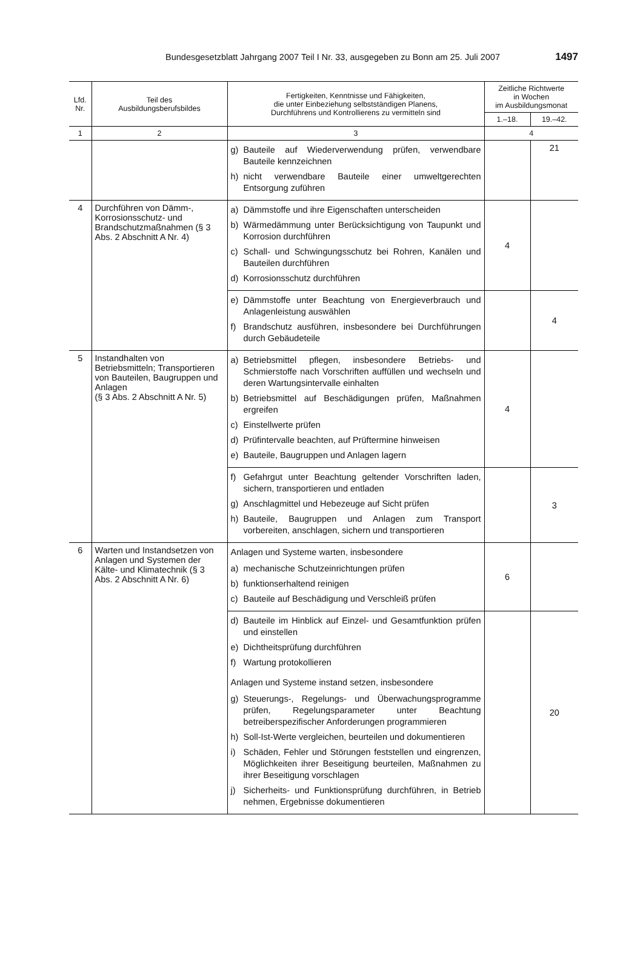Bundesgesetzblatt Jahrgang 2007 Teil I Nr. 33, ausgegeben zu Bonn am 25. Juli 2007
1497
| Lfd. Nr. | Teil des Ausbildungsberufsbildes | Fertigkeiten, Kenntnisse und Fähigkeiten, die unter Einbeziehung selbstständigen Planens, Durchführens und Kontrollierens zu vermitteln sind | Zeitliche Richtwerte in Wochen im Ausbildungsmonat | |
| --- | --- | --- | --- | --- |
| | | | 1.–18. | 19.–42. |
| 1 | 2 | 3 | 4 | |
| | | g) Bauteile auf Wiederverwendung prüfen, verwendbare Bauteile kennzeichnen h) nicht verwendbare Bauteile einer umweltgerechten Entsorgung zuführen | | 21 |
| 4 | Durchführen von Dämm-, Korrosionsschutz- und Brandschutzmaßnahmen (§ 3 Abs. 2 Abschnitt A Nr. 4) | a) Dämmstoffe und ihre Eigenschaften unterscheiden b) Wärmedämmung unter Berücksichtigung von Taupunkt und Korrosion durchführen c) Schall- und Schwingungsschutz bei Rohren, Kanälen und Bauteilen durchführen d) Korrosionsschutz durchführen | 4 | |
| | | e) Dämmstoffe unter Beachtung von Energieverbrauch und Anlagenleistung auswählen f) Brandschutz ausführen, insbesondere bei Durchführungen durch Gebäudeteile | | 4 |
| 5 | Instandhalten von Betriebsmitteln; Transportieren von Bauteilen, Baugruppen und Anlagen (§ 3 Abs. 2 Abschnitt A Nr. 5) | a) Betriebsmittel pflegen, insbesondere Betriebs- und Schmierstoffe nach Vorschriften auffüllen und wechseln und deren Wartungsintervalle einhalten b) Betriebsmittel auf Beschädigungen prüfen, Maßnahmen ergreifen c) Einstellwerte prüfen d) Prüfintervalle beachten, auf Prüftermine hinweisen e) Bauteile, Baugruppen und Anlagen lagern | 4 | |
| | | f) Gefahrgut unter Beachtung geltender Vorschriften laden, sichern, transportieren und entladen g) Anschlagmittel und Hebezeuge auf Sicht prüfen h) Bauteile, Baugruppen und Anlagen zum Transport vorbereiten, anschlagen, sichern und transportieren | | 3 |
| 6 | Warten und Instandsetzen von Anlagen und Systemen der Kälte- und Klimatechnik (§ 3 Abs. 2 Abschnitt A Nr. 6) | Anlagen und Systeme warten, insbesondere a) mechanische Schutzeinrichtungen prüfen b) funktionserhaltend reinigen c) Bauteile auf Beschädigung und Verschleiß prüfen | 6 | |
| | | d) Bauteile im Hinblick auf Einzel- und Gesamtfunktion prüfen und einstellen e) Dichtheitsprüfung durchführen f) Wartung protokollieren Anlagen und Systeme instand setzen, insbesondere g) Steuerungs-, Regelungs- und Überwachungsprogramme prüfen, Regelungsparameter unter Beachtung betreiberspezifischer Anforderungen programmieren h) Soll-Ist-Werte vergleichen, beurteilen und dokumentieren i) Schäden, Fehler und Störungen feststellen und eingrenzen, Möglichkeiten ihrer Beseitigung beurteilen, Maßnahmen zu ihrer Beseitigung vorschlagen j) Sicherheits- und Funktionsprüfung durchführen, in Betrieb nehmen, Ergebnisse dokumentieren | | 20 |